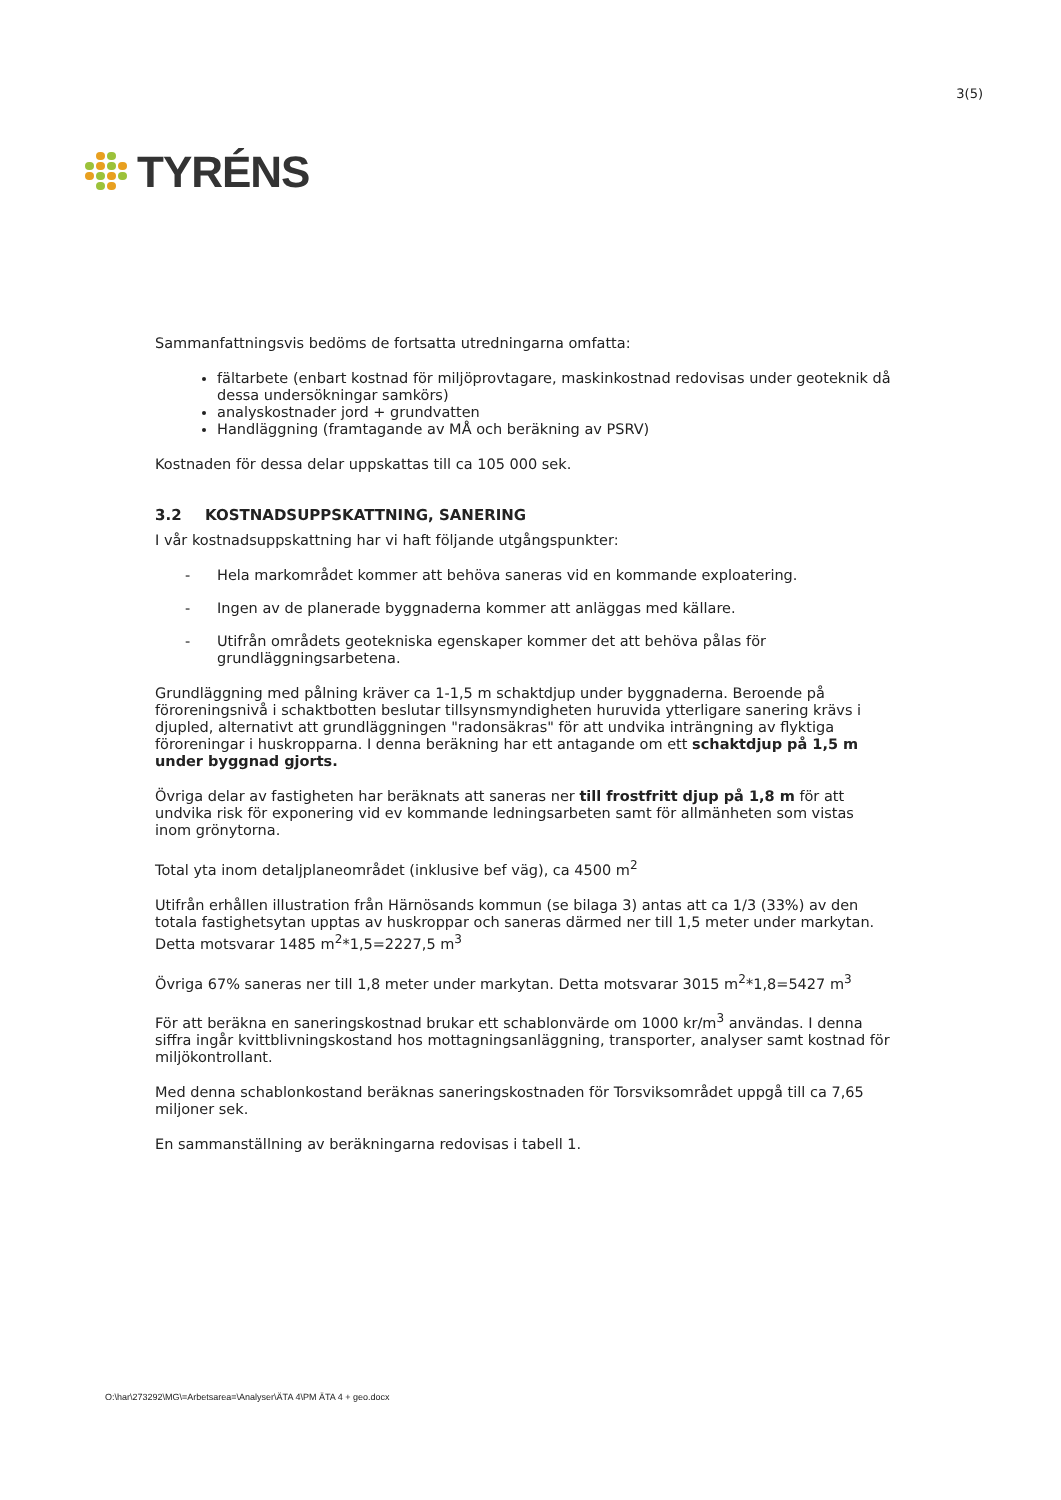TYRÉNS
3(5)
Sammanfattningsvis bedöms de fortsatta utredningarna omfatta:
fältarbete (enbart kostnad för miljöprovtagare, maskinkostnad redovisas under geoteknik då dessa undersökningar samkörs)
analyskostnader jord + grundvatten
Handläggning (framtagande av MÅ och beräkning av PSRV)
Kostnaden för dessa delar uppskattas till ca 105 000 sek.
3.2 KOSTNADSUPPSKATTNING, SANERING
I vår kostnadsuppskattning har vi haft följande utgångspunkter:
- Hela markområdet kommer att behöva saneras vid en kommande exploatering.
- Ingen av de planerade byggnaderna kommer att anläggas med källare.
- Utifrån områdets geotekniska egenskaper kommer det att behöva pålas för grundläggningsarbetena.
Grundläggning med pålning kräver ca 1-1,5 m schaktdjup under byggnaderna. Beroende på föroreningsnivå i schaktbotten beslutar tillsynsmyndigheten huruvida ytterligare sanering krävs i djupled, alternativt att grundläggningen "radonsäkras" för att undvika inträngning av flyktiga föroreningar i huskropparna. I denna beräkning har ett antagande om ett schaktdjup på 1,5 m under byggnad gjorts.
Övriga delar av fastigheten har beräknats att saneras ner till frostfritt djup på 1,8 m för att undvika risk för exponering vid ev kommande ledningsarbeten samt för allmänheten som vistas inom grönytorna.
Total yta inom detaljplaneområdet (inklusive bef väg), ca 4500 m<sup>2</sup>
Utifrån erhållen illustration från Härnösands kommun (se bilaga 3) antas att ca 1/3 (33%) av den totala fastighetsytan upptas av huskroppar och saneras därmed ner till 1,5 meter under markytan. Detta motsvarar 1485 m<sup>2</sup>*1,5=2227,5 m<sup>3</sup>
Övriga 67% saneras ner till 1,8 meter under markytan. Detta motsvarar 3015 m<sup>2</sup>*1,8=5427 m<sup>3</sup>
För att beräkna en saneringskostnad brukar ett schablonvärde om 1000 kr/m<sup>3</sup> användas. I denna siffra ingår kvittblivningskostand hos mottagningsanläggning, transporter, analyser samt kostnad för miljökontrollant.
Med denna schablonkostand beräknas saneringskostnaden för Torsviksområdet uppgå till ca 7,65 miljoner sek.
En sammanställning av beräkningarna redovisas i tabell 1.
O:\har\273292\MG\=Arbetsarea=\Analyser\ÄTA 4\PM ÄTA 4 + geo.docx